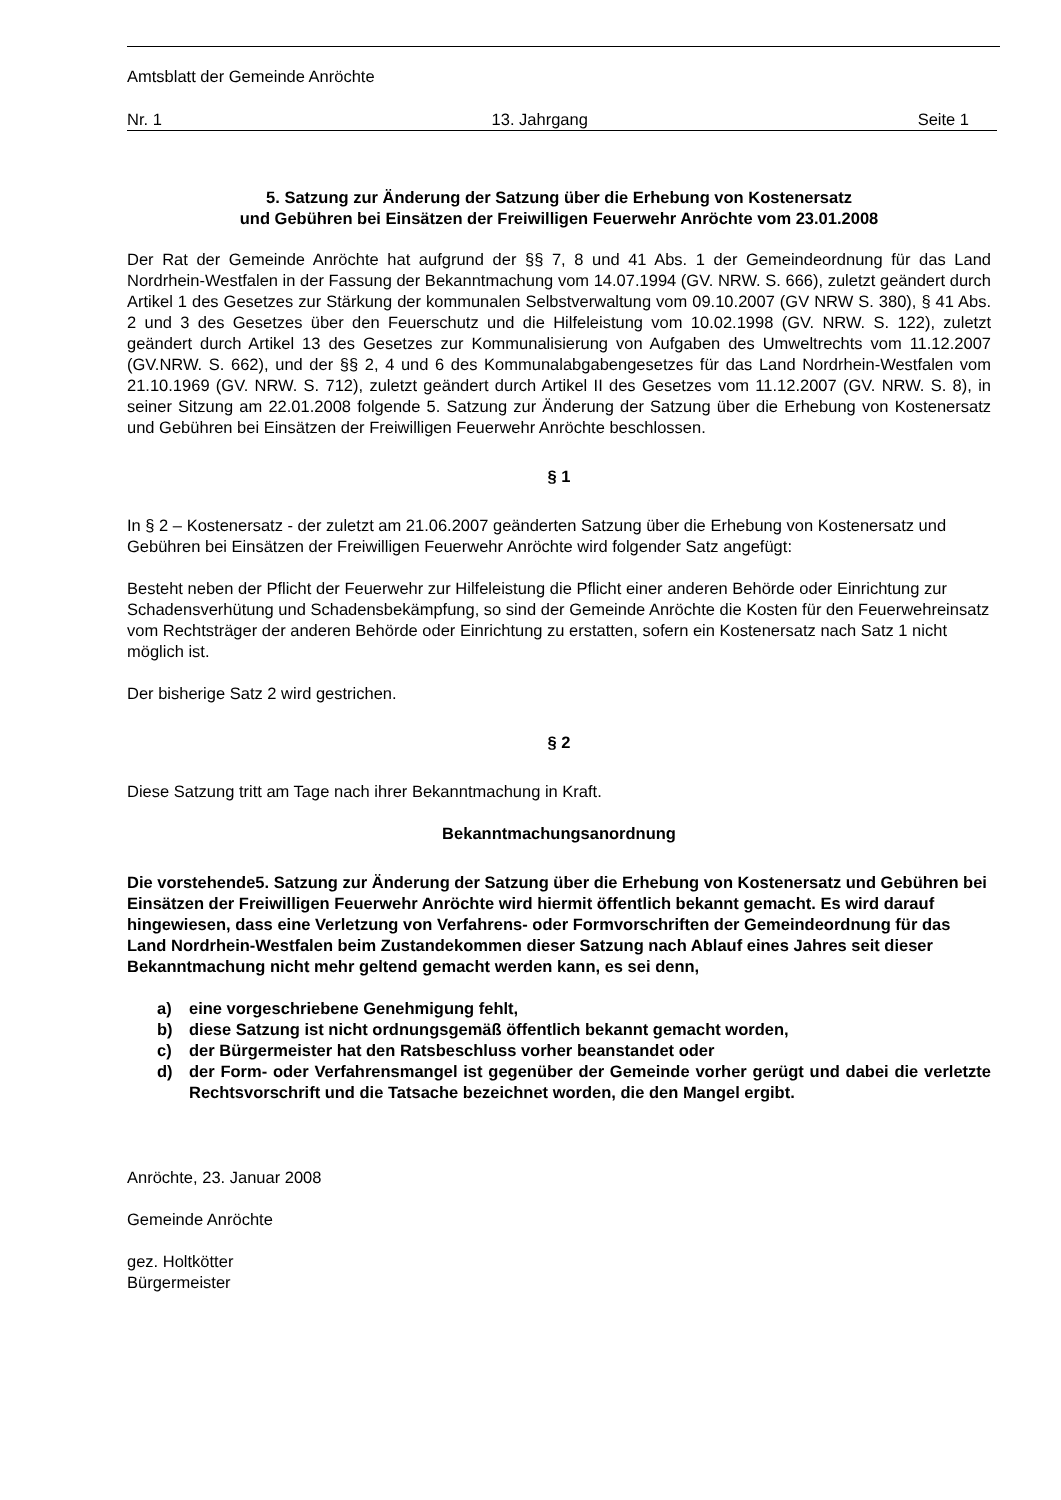Amtsblatt der Gemeinde Anröchte
Nr. 1 13. Jahrgang Seite 1
5. Satzung zur Änderung der Satzung über die Erhebung von Kostenersatz
und Gebühren bei Einsätzen der Freiwilligen Feuerwehr Anröchte vom 23.01.2008
Der Rat der Gemeinde Anröchte hat aufgrund der §§ 7, 8 und 41 Abs. 1 der Gemeindeordnung für das Land Nordrhein-Westfalen in der Fassung der Bekanntmachung vom 14.07.1994 (GV. NRW. S. 666), zuletzt geändert durch Artikel 1 des Gesetzes zur Stärkung der kommunalen Selbstverwaltung vom 09.10.2007 (GV NRW S. 380), § 41 Abs. 2 und 3 des Gesetzes über den Feuerschutz und die Hilfeleistung vom 10.02.1998 (GV. NRW. S. 122), zuletzt geändert durch Artikel 13 des Gesetzes zur Kommunalisierung von Aufgaben des Umweltrechts vom 11.12.2007 (GV.NRW. S. 662), und der §§ 2, 4 und 6 des Kommunalabgabengesetzes für das Land Nordrhein-Westfalen vom 21.10.1969 (GV. NRW. S. 712), zuletzt geändert durch Artikel II des Gesetzes vom 11.12.2007 (GV. NRW. S. 8), in seiner Sitzung am 22.01.2008 folgende 5. Satzung zur Änderung der Satzung über die Erhebung von Kostenersatz und Gebühren bei Einsätzen der Freiwilligen Feuerwehr Anröchte beschlossen.
§ 1
In § 2 – Kostenersatz - der zuletzt am 21.06.2007 geänderten Satzung über die Erhebung von Kostenersatz und Gebühren bei Einsätzen der Freiwilligen Feuerwehr Anröchte wird folgender Satz angefügt:
Besteht neben der Pflicht der Feuerwehr zur Hilfeleistung die Pflicht einer anderen Behörde oder Einrichtung zur Schadensverhütung und Schadensbekämpfung, so sind der Gemeinde Anröchte die Kosten für den Feuerwehreinsatz vom Rechtsträger der anderen Behörde oder Einrichtung zu erstatten, sofern ein Kostenersatz nach Satz 1 nicht möglich ist.
Der bisherige Satz 2 wird gestrichen.
§ 2
Diese Satzung tritt am Tage nach ihrer Bekanntmachung in Kraft.
Bekanntmachungsanordnung
Die vorstehende5. Satzung zur Änderung der Satzung über die Erhebung von Kostenersatz und Gebühren bei Einsätzen der Freiwilligen Feuerwehr Anröchte wird hiermit öffentlich bekannt gemacht. Es wird darauf hingewiesen, dass eine Verletzung von Verfahrens- oder Formvorschriften der Gemeindeordnung für das Land Nordrhein-Westfalen beim Zustandekommen dieser Satzung nach Ablauf eines Jahres seit dieser Bekanntmachung nicht mehr geltend gemacht werden kann, es sei denn,
a) eine vorgeschriebene Genehmigung fehlt,
b) diese Satzung ist nicht ordnungsgemäß öffentlich bekannt gemacht worden,
c) der Bürgermeister hat den Ratsbeschluss vorher beanstandet oder
d) der Form- oder Verfahrensmangel ist gegenüber der Gemeinde vorher gerügt und dabei die verletzte Rechtsvorschrift und die Tatsache bezeichnet worden, die den Mangel ergibt.
Anröchte, 23. Januar 2008
Gemeinde Anröchte
gez. Holtkötter
Bürgermeister